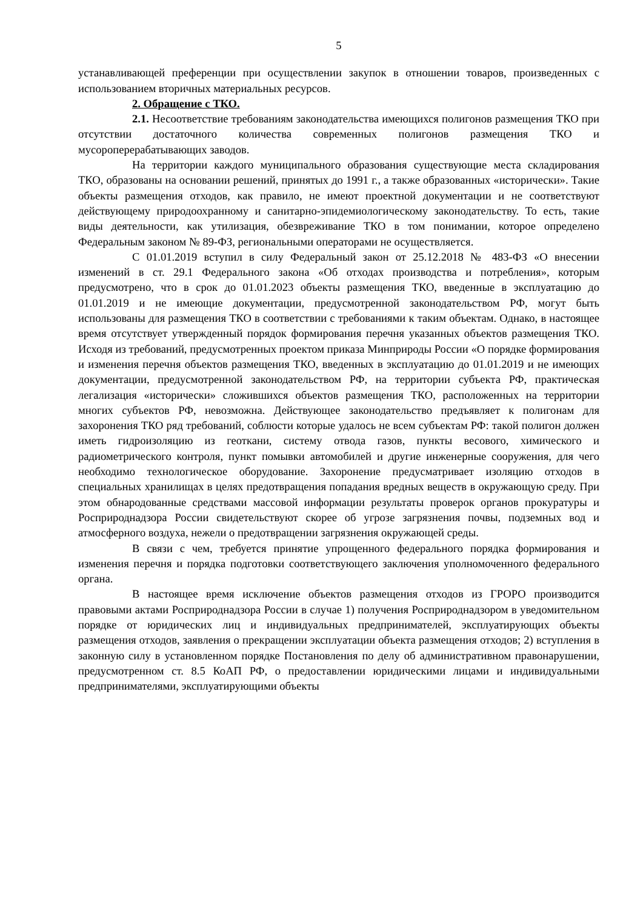5
устанавливающей преференции при осуществлении закупок в отношении товаров, произведенных с использованием вторичных материальных ресурсов.
2. Обращение с ТКО.
2.1. Несоответствие требованиям законодательства имеющихся полигонов размещения ТКО при отсутствии достаточного количества современных полигонов размещения ТКО и мусороперерабатывающих заводов.
На территории каждого муниципального образования существующие места складирования ТКО, образованы на основании решений, принятых до 1991 г., а также образованных «исторически». Такие объекты размещения отходов, как правило, не имеют проектной документации и не соответствуют действующему природоохранному и санитарно-эпидемиологическому законодательству. То есть, такие виды деятельности, как утилизация, обезвреживание ТКО в том понимании, которое определено Федеральным законом № 89-ФЗ, региональными операторами не осуществляется.
С 01.01.2019 вступил в силу Федеральный закон от 25.12.2018 № 483-ФЗ «О внесении изменений в ст. 29.1 Федерального закона «Об отходах производства и потребления», которым предусмотрено, что в срок до 01.01.2023 объекты размещения ТКО, введенные в эксплуатацию до 01.01.2019 и не имеющие документации, предусмотренной законодательством РФ, могут быть использованы для размещения ТКО в соответствии с требованиями к таким объектам. Однако, в настоящее время отсутствует утвержденный порядок формирования перечня указанных объектов размещения ТКО. Исходя из требований, предусмотренных проектом приказа Минприроды России «О порядке формирования и изменения перечня объектов размещения ТКО, введенных в эксплуатацию до 01.01.2019 и не имеющих документации, предусмотренной законодательством РФ, на территории субъекта РФ, практическая легализация «исторически» сложившихся объектов размещения ТКО, расположенных на территории многих субъектов РФ, невозможна. Действующее законодательство предъявляет к полигонам для захоронения ТКО ряд требований, соблюсти которые удалось не всем субъектам РФ: такой полигон должен иметь гидроизоляцию из геоткани, систему отвода газов, пункты весового, химического и радиометрического контроля, пункт помывки автомобилей и другие инженерные сооружения, для чего необходимо технологическое оборудование. Захоронение предусматривает изоляцию отходов в специальных хранилищах в целях предотвращения попадания вредных веществ в окружающую среду. При этом обнародованные средствами массовой информации результаты проверок органов прокуратуры и Росприроднадзора России свидетельствуют скорее об угрозе загрязнения почвы, подземных вод и атмосферного воздуха, нежели о предотвращении загрязнения окружающей среды.
В связи с чем, требуется принятие упрощенного федерального порядка формирования и изменения перечня и порядка подготовки соответствующего заключения уполномоченного федерального органа.
В настоящее время исключение объектов размещения отходов из ГРОРО производится правовыми актами Росприроднадзора России в случае 1) получения Росприроднадзором в уведомительном порядке от юридических лиц и индивидуальных предпринимателей, эксплуатирующих объекты размещения отходов, заявления о прекращении эксплуатации объекта размещения отходов; 2) вступления в законную силу в установленном порядке Постановления по делу об административном правонарушении, предусмотренном ст. 8.5 КоАП РФ, о предоставлении юридическими лицами и индивидуальными предпринимателями, эксплуатирующими объекты